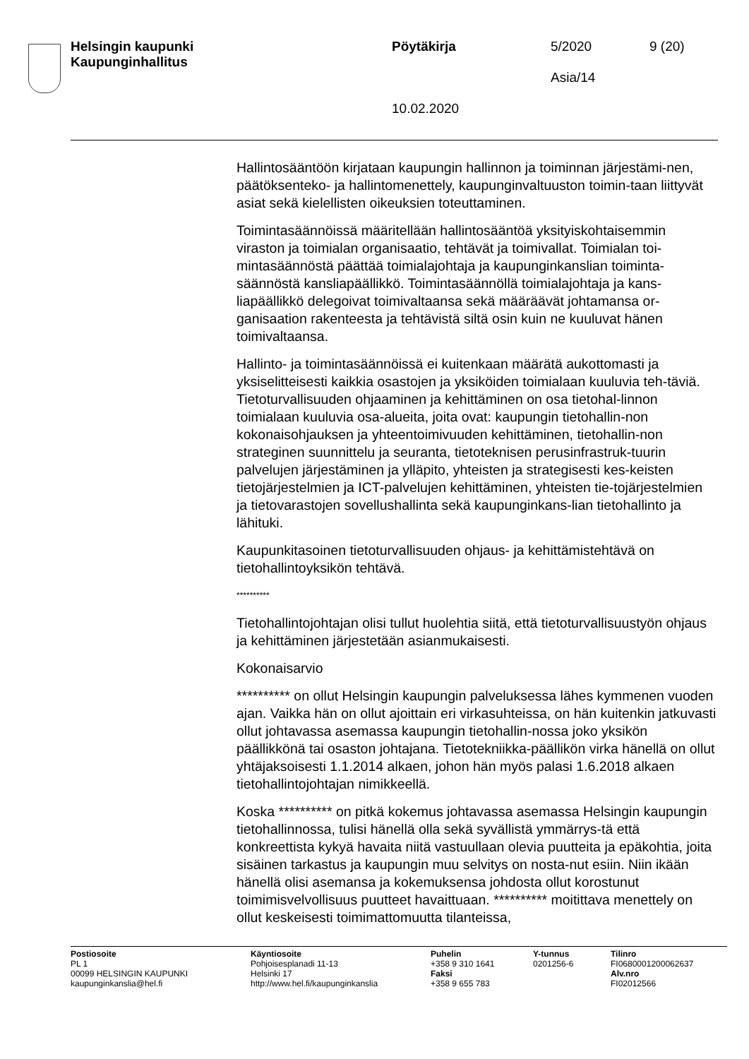Helsingin kaupunki
Kaupunginhallitus
Pöytäkirja
10.02.2020
5/2020
Asia/14
9 (20)
Hallintosääntöön kirjataan kaupungin hallinnon ja toiminnan järjestämi-nen, päätöksenteko- ja hallintomenettely, kaupunginvaltuuston toimin-taan liittyvät asiat sekä kielellisten oikeuksien toteuttaminen.
Toimintasäännöissä määritellään hallintosääntöä yksityiskohtaisemmin viraston ja toimialan organisaatio, tehtävät ja toimivallat. Toimialan toi-mintasäännöstä päättää toimialajohtaja ja kaupunginkanslian toiminta-säännöstä kansliapäällikkö. Toimintasäännöllä toimialajohtaja ja kans-liapäällikkö delegoivat toimivaltaansa sekä määräävät johtamansa or-ganisaation rakenteesta ja tehtävistä siltä osin kuin ne kuuluvat hänen toimivaltaansa.
Hallinto- ja toimintasäännöissä ei kuitenkaan määrätä aukottomasti ja yksiselitteisesti kaikkia osastojen ja yksiköiden toimialaan kuuluvia teh-täviä. Tietoturvallisuuden ohjaaminen ja kehittäminen on osa tietohal-linnon toimialaan kuuluvia osa-alueita, joita ovat: kaupungin tietohallin-non kokonaisohjauksen ja yhteentoimivuuden kehittäminen, tietohallin-non strateginen suunnittelu ja seuranta, tietoteknisen perusinfrastruk-tuurin palvelujen järjestäminen ja ylläpito, yhteisten ja strategisesti kes-keisten tietojärjestelmien ja ICT-palvelujen kehittäminen, yhteisten tie-tojärjestelmien ja tietovarastojen sovellushallinta sekä kaupunginkans-lian tietohallinto ja lähituki.
Kaupunkitasoinen tietoturvallisuuden ohjaus- ja kehittämistehtävä on tietohallintoyksikön tehtävä.
**********
Tietohallintojohtajan olisi tullut huolehtia siitä, että tietoturvallisuustyön ohjaus ja kehittäminen järjestetään asianmukaisesti.
Kokonaisarvio
********** on ollut Helsingin kaupungin palveluksessa lähes kymmenen vuoden ajan. Vaikka hän on ollut ajoittain eri virkasuhteissa, on hän kuitenkin jatkuvasti ollut johtavassa asemassa kaupungin tietohallin-nossa joko yksikön päällikkönä tai osaston johtajana. Tietotekniikka-päällikön virka hänellä on ollut yhtäjaksoisesti 1.1.2014 alkaen, johon hän myös palasi 1.6.2018 alkaen tietohallintojohtajan nimikkeellä.
Koska ********** on pitkä kokemus johtavassa asemassa Helsingin kaupungin tietohallinnossa, tulisi hänellä olla sekä syvällistä ymmärrys-tä että konkreettista kykyä havaita niitä vastuullaan olevia puutteita ja epäkohtia, joita sisäinen tarkastus ja kaupungin muu selvitys on nosta-nut esiin. Niin ikään hänellä olisi asemansa ja kokemuksensa johdosta ollut korostunut toimimisvelvollisuus puutteet havaittuaan. ********** moitittava menettely on ollut keskeisesti toimimattomuutta tilanteissa,
Postiosoite
PL 1
00099 HELSINGIN KAUPUNKI
kaupunginkanslia@hel.fi
Käyntiosoite
Pohjoisesplanadi 11-13
Helsinki 17
http://www.hel.fi/kaupunginkanslia
Puhelin
+358 9 310 1641
Faksi
+358 9 655 783
Y-tunnus
0201256-6
Tilinro
FI0680001200062637
Alv.nro
FI02012566